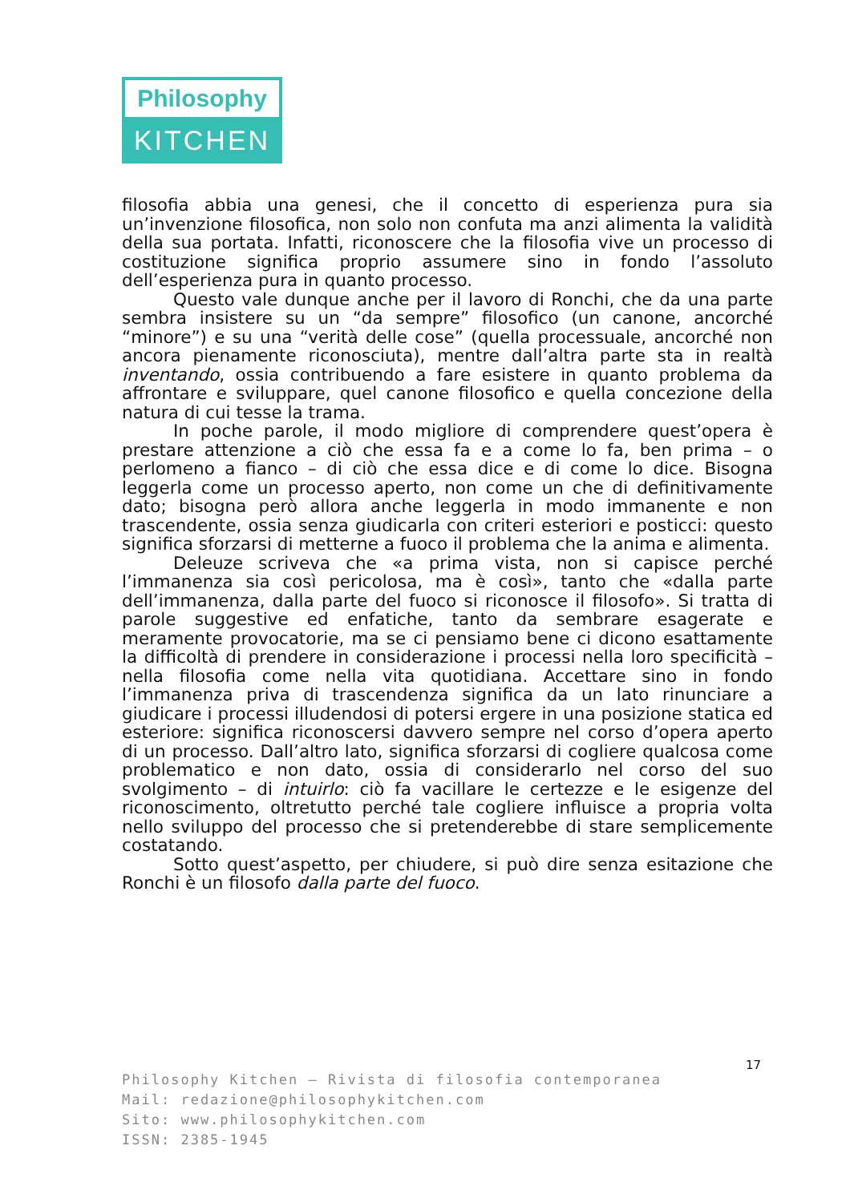Philosophy
KITCHEN
filosofia abbia una genesi, che il concetto di esperienza pura sia un’invenzione filosofica, non solo non confuta ma anzi alimenta la validità della sua portata. Infatti, riconoscere che la filosofia vive un processo di costituzione significa proprio assumere sino in fondo l’assoluto dell’esperienza pura in quanto processo.
Questo vale dunque anche per il lavoro di Ronchi, che da una parte sembra insistere su un “da sempre” filosofico (un canone, ancorché “minore”) e su una “verità delle cose” (quella processuale, ancorché non ancora pienamente riconosciuta), mentre dall’altra parte sta in realtà inventando, ossia contribuendo a fare esistere in quanto problema da affrontare e sviluppare, quel canone filosofico e quella concezione della natura di cui tesse la trama.
In poche parole, il modo migliore di comprendere quest’opera è prestare attenzione a ciò che essa fa e a come lo fa, ben prima – o perlomeno a fianco – di ciò che essa dice e di come lo dice. Bisogna leggerla come un processo aperto, non come un che di definitivamente dato; bisogna però allora anche leggerla in modo immanente e non trascendente, ossia senza giudicarla con criteri esteriori e posticci: questo significa sforzarsi di metterne a fuoco il problema che la anima e alimenta.
Deleuze scriveva che «a prima vista, non si capisce perché l’immanenza sia così pericolosa, ma è così», tanto che «dalla parte dell’immanenza, dalla parte del fuoco si riconosce il filosofo». Si tratta di parole suggestive ed enfatiche, tanto da sembrare esagerate e meramente provocatorie, ma se ci pensiamo bene ci dicono esattamente la difficoltà di prendere in considerazione i processi nella loro specificità – nella filosofia come nella vita quotidiana. Accettare sino in fondo l’immanenza priva di trascendenza significa da un lato rinunciare a giudicare i processi illudendosi di potersi ergere in una posizione statica ed esteriore: significa riconoscersi davvero sempre nel corso d’opera aperto di un processo. Dall’altro lato, significa sforzarsi di cogliere qualcosa come problematico e non dato, ossia di considerarlo nel corso del suo svolgimento – di intuirlo: ciò fa vacillare le certezze e le esigenze del riconoscimento, oltretutto perché tale cogliere influisce a propria volta nello sviluppo del processo che si pretenderebbe di stare semplicemente costatando.
Sotto quest’aspetto, per chiudere, si può dire senza esitazione che Ronchi è un filosofo dalla parte del fuoco.
17
Philosophy Kitchen — Rivista di filosofia contemporanea
Mail: redazione@philosophykitchen.com
Sito: www.philosophykitchen.com
ISSN: 2385-1945